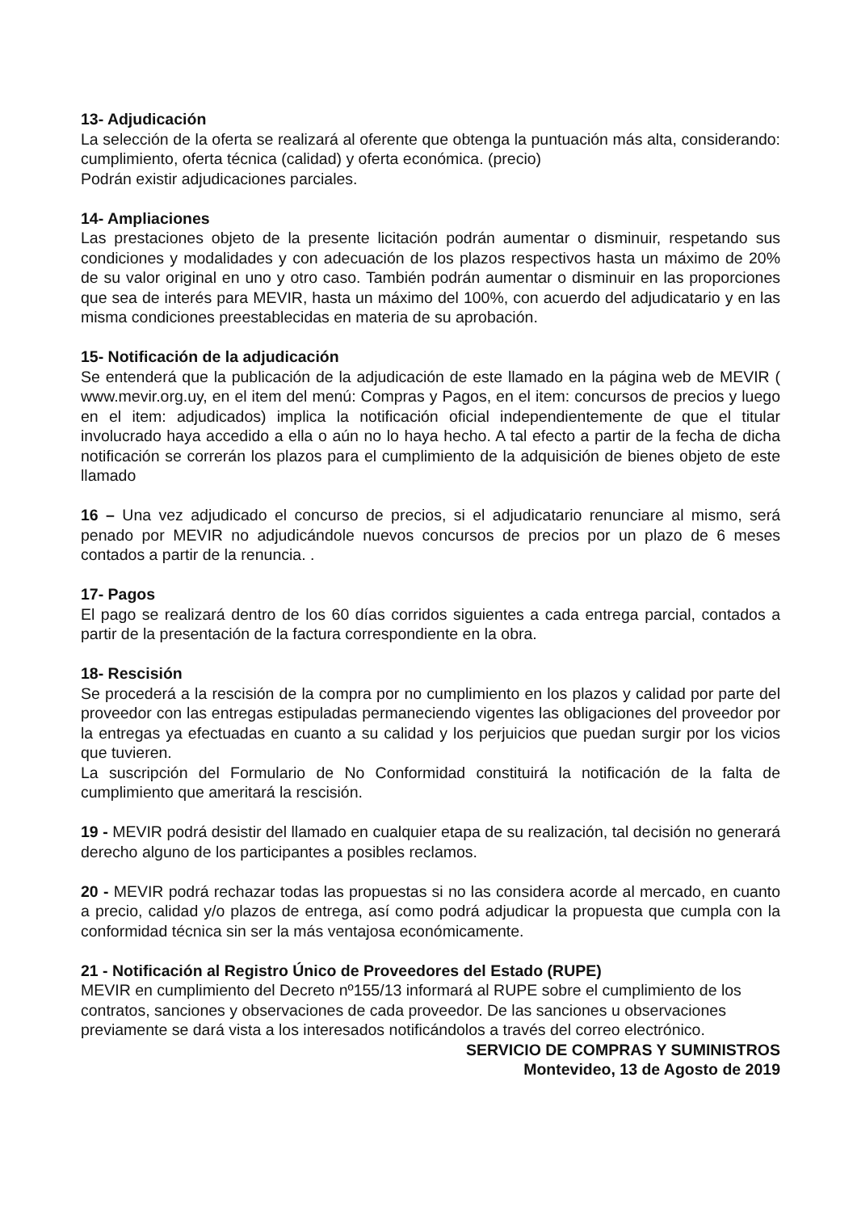13- Adjudicación
La selección de la oferta se realizará al oferente que obtenga la puntuación más alta, considerando: cumplimiento, oferta técnica (calidad) y oferta económica. (precio)
Podrán existir adjudicaciones parciales.
14- Ampliaciones
Las prestaciones objeto de la presente licitación podrán aumentar o disminuir, respetando sus condiciones y modalidades y con adecuación de los plazos respectivos hasta un máximo de 20% de su valor original en uno y otro caso. También podrán aumentar o disminuir en las proporciones que sea de interés para MEVIR, hasta un máximo del 100%, con acuerdo del adjudicatario y en las misma condiciones preestablecidas en materia de su aprobación.
15- Notificación de la adjudicación
Se entenderá que la publicación de la adjudicación de este llamado en la página web de MEVIR ( www.mevir.org.uy, en el item del menú: Compras y Pagos, en el item: concursos de precios y luego en el item: adjudicados) implica la notificación oficial independientemente de que el titular involucrado haya accedido a ella o aún no lo haya hecho. A tal efecto a partir de la fecha de dicha notificación se correrán los plazos para el cumplimiento de la adquisición de bienes objeto de este llamado
16 – Una vez adjudicado el concurso de precios, si el adjudicatario renunciare al mismo, será penado por MEVIR no adjudicándole nuevos concursos de precios por un plazo de 6 meses contados a partir de la renuncia. .
17- Pagos
El pago se realizará dentro de los 60 días corridos siguientes a cada entrega parcial, contados a partir de la presentación de la factura correspondiente en la obra.
18- Rescisión
Se procederá a la rescisión de la compra por no cumplimiento en los plazos y calidad por parte del proveedor con las entregas estipuladas permaneciendo vigentes las obligaciones del proveedor por la entregas ya efectuadas en cuanto a su calidad y los perjuicios que puedan surgir por los vicios que tuvieren.
La suscripción del Formulario de No Conformidad constituirá la notificación de la falta de cumplimiento que ameritará la rescisión.
19 - MEVIR podrá desistir del llamado en cualquier etapa de su realización, tal decisión no generará derecho alguno de los participantes a posibles reclamos.
20 - MEVIR podrá rechazar todas las propuestas si no las considera acorde al mercado, en cuanto a precio, calidad y/o plazos de entrega, así como podrá adjudicar la propuesta que cumpla con la conformidad técnica sin ser la más ventajosa económicamente.
21 - Notificación al Registro Único de Proveedores del Estado (RUPE)
MEVIR en cumplimiento del Decreto nº155/13 informará al RUPE sobre el cumplimiento de los contratos, sanciones y observaciones de cada proveedor. De las sanciones u observaciones previamente se dará vista a los interesados notificándolos a través del correo electrónico.
SERVICIO DE COMPRAS Y SUMINISTROS
Montevideo, 13 de Agosto de 2019